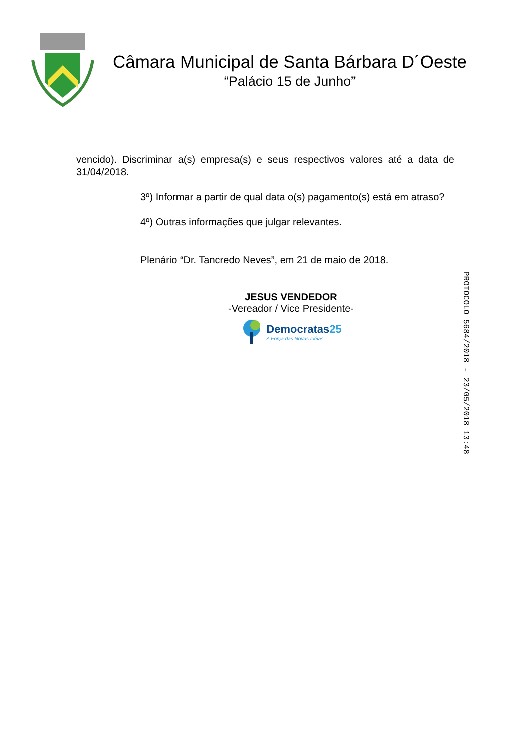Câmara Municipal de Santa Bárbara D´Oeste
“Palácio 15 de Junho”
vencido). Discriminar a(s) empresa(s) e seus respectivos valores até a data de 31/04/2018.
3º) Informar a partir de qual data o(s) pagamento(s) está em atraso?
4º) Outras informações que julgar relevantes.
Plenário “Dr. Tancredo Neves”, em 21 de maio de 2018.
JESUS VENDEDOR
-Vereador / Vice Presidente-
Democratas25
A Força das Novas Idéias.
PROTOCOLO 5684/2018 - 23/05/2018 13:48